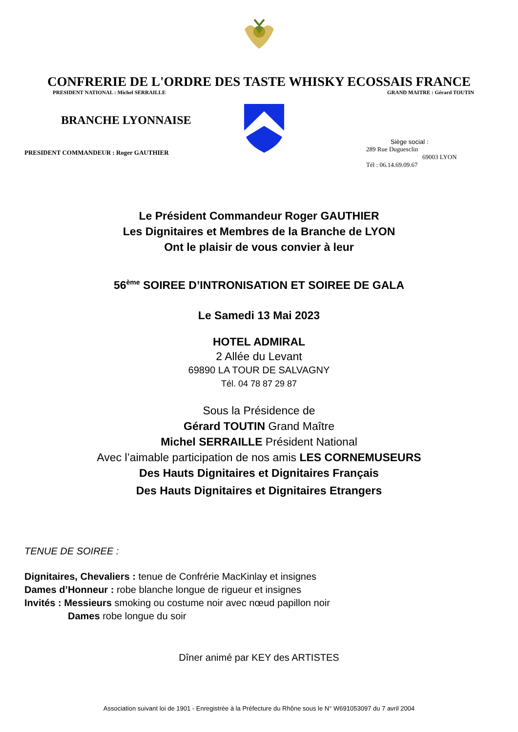CONFRERIE DE L'ORDRE DES TASTE WHISKY ECOSSAIS FRANCE
PRESIDENT NATIONAL : Michel SERRAILLE GRAND MAITRE : Gérard TOUTIN
BRANCHE LYONNAISE
PRESIDENT COMMANDEUR : Roger GAUTHIER
Siège social :
289 Rue Duguesclin
69003 LYON
Tél : 06.14.69.09.67
Le Président Commandeur Roger GAUTHIER
Les Dignitaires et Membres de la Branche de LYON
Ont le plaisir de vous convier à leur
56<sup>ème</sup> SOIREE D’INTRONISATION ET SOIREE DE GALA
Le Samedi 13 Mai 2023
HOTEL ADMIRAL
2 Allée du Levant
69890 LA TOUR DE SALVAGNY
Tél. 04 78 87 29 87
Sous la Présidence de
Gérard TOUTIN Grand Maître
Michel SERRAILLE Président National
Avec l’aimable participation de nos amis LES CORNEMUSEURS
Des Hauts Dignitaires et Dignitaires Français
Des Hauts Dignitaires et Dignitaires Etrangers
TENUE DE SOIREE :
Dignitaires, Chevaliers : tenue de Confrérie MacKinlay et insignes
Dames d’Honneur : robe blanche longue de rigueur et insignes
Invités : Messieurs smoking ou costume noir avec nœud papillon noir
Dames robe longue du soir
Dîner animé par KEY des ARTISTES
Association suivant loi de 1901 - Enregistrée à la Préfecture du Rhône sous le N° W691053097 du 7 avril 2004